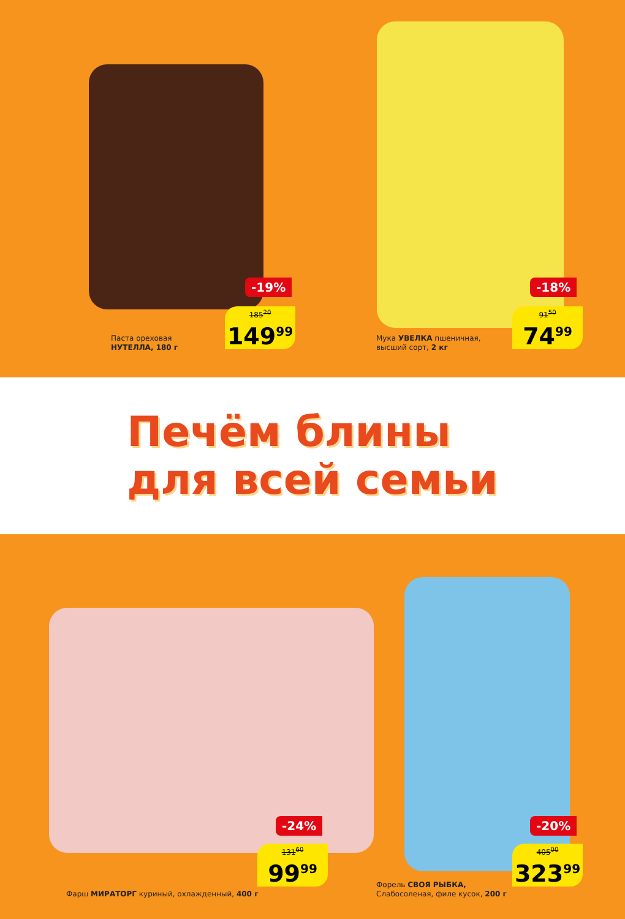-19%
185<sup>20</sup>
149<sup>99</sup>
Паста ореховая
НУТЕЛЛА, 180 г
-18%
91<sup>50</sup>
74<sup>99</sup>
Мука УВЕЛКА пшеничная,
высший сорт, 2 кг
Печём блины
для всей семьи
-24%
131<sup>60</sup>
99<sup>99</sup>
Фарш МИРАТОРГ куриный, охлажденный, 400 г
-20%
405<sup>00</sup>
323<sup>99</sup>
Форель СВОЯ РЫБКА,
Слабосоленая, филе кусок, 200 г